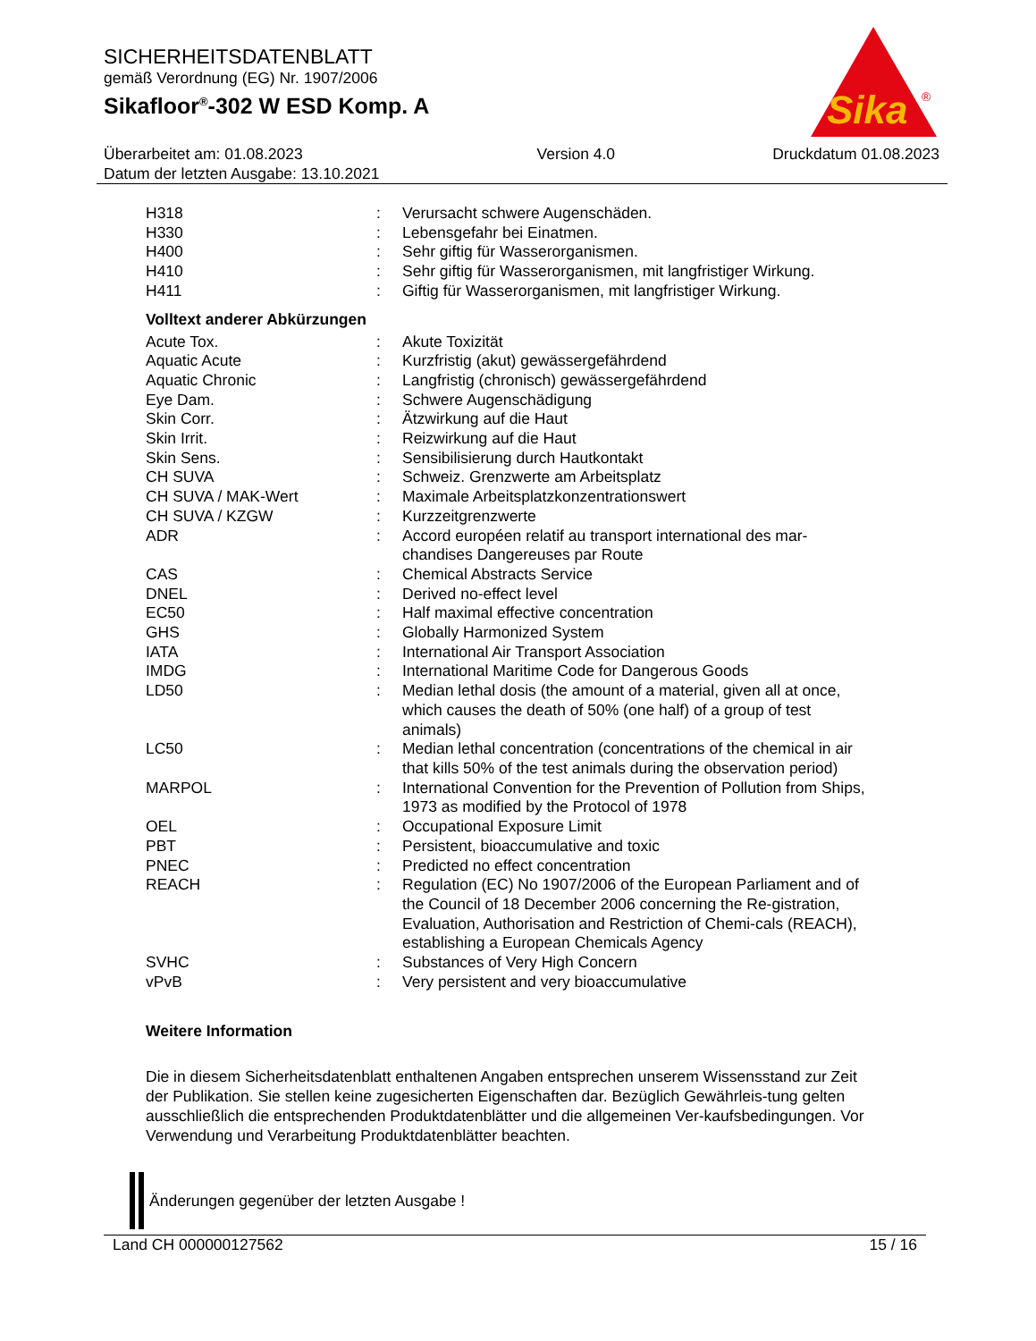SICHERHEITSDATENBLATT
gemäß Verordnung (EG) Nr. 1907/2006
Sikafloor<sup>®</sup>-302 W ESD Komp. A
Sika
®
Überarbeitet am: 01.08.2023
Datum der letzten Ausgabe: 13.10.2021
Version 4.0 Druckdatum 01.08.2023
| H318 | : | Verursacht schwere Augenschäden. |
| H330 | : | Lebensgefahr bei Einatmen. |
| H400 | : | Sehr giftig für Wasserorganismen. |
| H410 | : | Sehr giftig für Wasserorganismen, mit langfristiger Wirkung. |
| H411 | : | Giftig für Wasserorganismen, mit langfristiger Wirkung. |
Volltext anderer Abkürzungen
| Acute Tox. | : | Akute Toxizität |
| Aquatic Acute | : | Kurzfristig (akut) gewässergefährdend |
| Aquatic Chronic | : | Langfristig (chronisch) gewässergefährdend |
| Eye Dam. | : | Schwere Augenschädigung |
| Skin Corr. | : | Ätzwirkung auf die Haut |
| Skin Irrit. | : | Reizwirkung auf die Haut |
| Skin Sens. | : | Sensibilisierung durch Hautkontakt |
| CH SUVA | : | Schweiz. Grenzwerte am Arbeitsplatz |
| CH SUVA / MAK-Wert | : | Maximale Arbeitsplatzkonzentrationswert |
| CH SUVA / KZGW | : | Kurzzeitgrenzwerte |
| ADR | : | Accord européen relatif au transport international des mar-chandises Dangereuses par Route |
| CAS | : | Chemical Abstracts Service |
| DNEL | : | Derived no-effect level |
| EC50 | : | Half maximal effective concentration |
| GHS | : | Globally Harmonized System |
| IATA | : | International Air Transport Association |
| IMDG | : | International Maritime Code for Dangerous Goods |
| LD50 | : | Median lethal dosis (the amount of a material, given all at once, which causes the death of 50% (one half) of a group of test animals) |
| LC50 | : | Median lethal concentration (concentrations of the chemical in air that kills 50% of the test animals during the observation period) |
| MARPOL | : | International Convention for the Prevention of Pollution from Ships, 1973 as modified by the Protocol of 1978 |
| OEL | : | Occupational Exposure Limit |
| PBT | : | Persistent, bioaccumulative and toxic |
| PNEC | : | Predicted no effect concentration |
| REACH | : | Regulation (EC) No 1907/2006 of the European Parliament and of the Council of 18 December 2006 concerning the Re-gistration, Evaluation, Authorisation and Restriction of Chemi-cals (REACH), establishing a European Chemicals Agency |
| SVHC | : | Substances of Very High Concern |
| vPvB | : | Very persistent and very bioaccumulative |
Weitere Information
Die in diesem Sicherheitsdatenblatt enthaltenen Angaben entsprechen unserem Wissensstand zur Zeit der Publikation. Sie stellen keine zugesicherten Eigenschaften dar. Bezüglich Gewährleis-tung gelten ausschließlich die entsprechenden Produktdatenblätter und die allgemeinen Ver-kaufsbedingungen. Vor Verwendung und Verarbeitung Produktdatenblätter beachten.
Änderungen gegenüber der letzten Ausgabe !
Land CH 000000127562 15 / 16